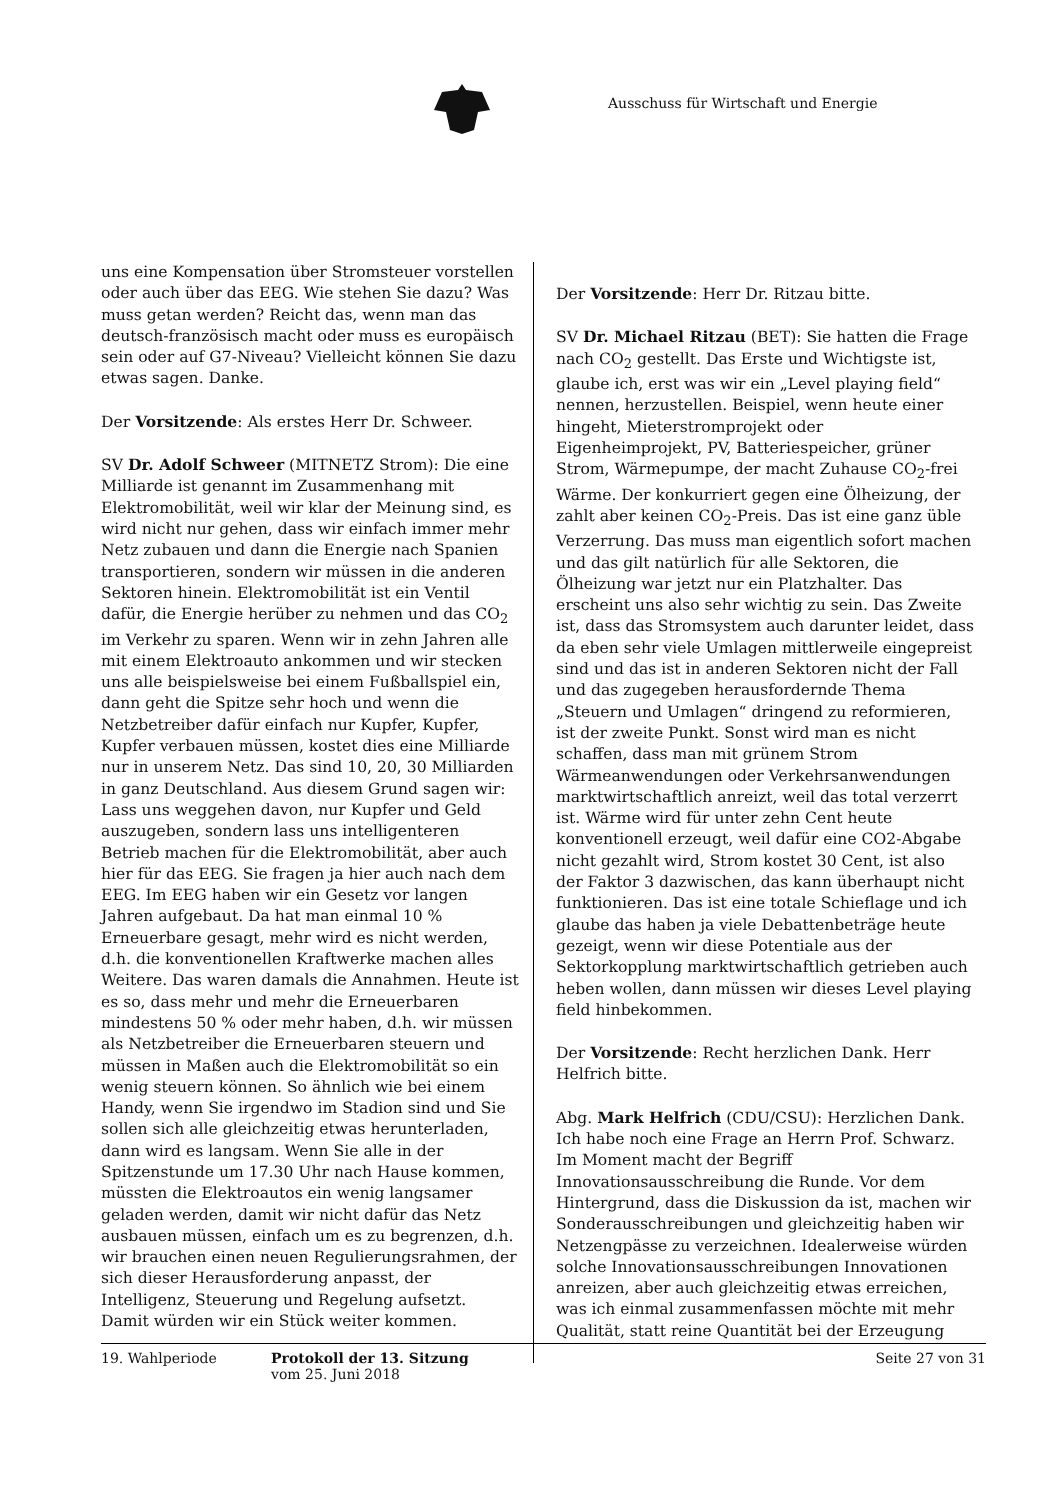Ausschuss für Wirtschaft und Energie
uns eine Kompensation über Stromsteuer vorstellen oder auch über das EEG. Wie stehen Sie dazu? Was muss getan werden? Reicht das, wenn man das deutsch-französisch macht oder muss es europäisch sein oder auf G7-Niveau? Vielleicht können Sie dazu etwas sagen. Danke.
Der Vorsitzende: Als erstes Herr Dr. Schweer.
SV Dr. Adolf Schweer (MITNETZ Strom): Die eine Milliarde ist genannt im Zusammenhang mit Elektromobilität, weil wir klar der Meinung sind, es wird nicht nur gehen, dass wir einfach immer mehr Netz zubauen und dann die Energie nach Spanien transportieren, sondern wir müssen in die anderen Sektoren hinein. Elektromobilität ist ein Ventil dafür, die Energie herüber zu nehmen und das CO<sub>2</sub> im Verkehr zu sparen. Wenn wir in zehn Jahren alle mit einem Elektroauto ankommen und wir stecken uns alle beispielsweise bei einem Fußballspiel ein, dann geht die Spitze sehr hoch und wenn die Netzbetreiber dafür einfach nur Kupfer, Kupfer, Kupfer verbauen müssen, kostet dies eine Milliarde nur in unserem Netz. Das sind 10, 20, 30 Milliarden in ganz Deutschland. Aus diesem Grund sagen wir: Lass uns weggehen davon, nur Kupfer und Geld auszugeben, sondern lass uns intelligenteren Betrieb machen für die Elektromobilität, aber auch hier für das EEG. Sie fragen ja hier auch nach dem EEG. Im EEG haben wir ein Gesetz vor langen Jahren aufgebaut. Da hat man einmal 10 % Erneuerbare gesagt, mehr wird es nicht werden, d.h. die konventionellen Kraftwerke machen alles Weitere. Das waren damals die Annahmen. Heute ist es so, dass mehr und mehr die Erneuerbaren mindestens 50 % oder mehr haben, d.h. wir müssen als Netzbetreiber die Erneuerbaren steuern und müssen in Maßen auch die Elektromobilität so ein wenig steuern können. So ähnlich wie bei einem Handy, wenn Sie irgendwo im Stadion sind und Sie sollen sich alle gleichzeitig etwas herunterladen, dann wird es langsam. Wenn Sie alle in der Spitzenstunde um 17.30 Uhr nach Hause kommen, müssten die Elektroautos ein wenig langsamer geladen werden, damit wir nicht dafür das Netz ausbauen müssen, einfach um es zu begrenzen, d.h. wir brauchen einen neuen Regulierungsrahmen, der sich dieser Herausforderung anpasst, der Intelligenz, Steuerung und Regelung aufsetzt. Damit würden wir ein Stück weiter kommen.
Der Vorsitzende: Herr Dr. Ritzau bitte.
SV Dr. Michael Ritzau (BET): Sie hatten die Frage nach CO<sub>2</sub> gestellt. Das Erste und Wichtigste ist, glaube ich, erst was wir ein „Level playing field“ nennen, herzustellen. Beispiel, wenn heute einer hingeht, Mieterstromprojekt oder Eigenheimprojekt, PV, Batteriespeicher, grüner Strom, Wärmepumpe, der macht Zuhause CO<sub>2</sub>-frei Wärme. Der konkurriert gegen eine Ölheizung, der zahlt aber keinen CO<sub>2</sub>-Preis. Das ist eine ganz üble Verzerrung. Das muss man eigentlich sofort machen und das gilt natürlich für alle Sektoren, die Ölheizung war jetzt nur ein Platzhalter. Das erscheint uns also sehr wichtig zu sein. Das Zweite ist, dass das Stromsystem auch darunter leidet, dass da eben sehr viele Umlagen mittlerweile eingepreist sind und das ist in anderen Sektoren nicht der Fall und das zugegeben herausfordernde Thema „Steuern und Umlagen“ dringend zu reformieren, ist der zweite Punkt. Sonst wird man es nicht schaffen, dass man mit grünem Strom Wärmeanwendungen oder Verkehrsanwendungen marktwirtschaftlich anreizt, weil das total verzerrt ist. Wärme wird für unter zehn Cent heute konventionell erzeugt, weil dafür eine CO2-Abgabe nicht gezahlt wird, Strom kostet 30 Cent, ist also der Faktor 3 dazwischen, das kann überhaupt nicht funktionieren. Das ist eine totale Schieflage und ich glaube das haben ja viele Debattenbeträge heute gezeigt, wenn wir diese Potentiale aus der Sektorkopplung marktwirtschaftlich getrieben auch heben wollen, dann müssen wir dieses Level playing field hinbekommen.
Der Vorsitzende: Recht herzlichen Dank. Herr Helfrich bitte.
Abg. Mark Helfrich (CDU/CSU): Herzlichen Dank. Ich habe noch eine Frage an Herrn Prof. Schwarz. Im Moment macht der Begriff Innovationsausschreibung die Runde. Vor dem Hintergrund, dass die Diskussion da ist, machen wir Sonderausschreibungen und gleichzeitig haben wir Netzengpässe zu verzeichnen. Idealerweise würden solche Innovationsausschreibungen Innovationen anreizen, aber auch gleichzeitig etwas erreichen, was ich einmal zusammenfassen möchte mit mehr Qualität, statt reine Quantität bei der Erzeugung
19. Wahlperiode Protokoll der 13. Sitzung
vom 25. Juni 2018
Seite 27 von 31